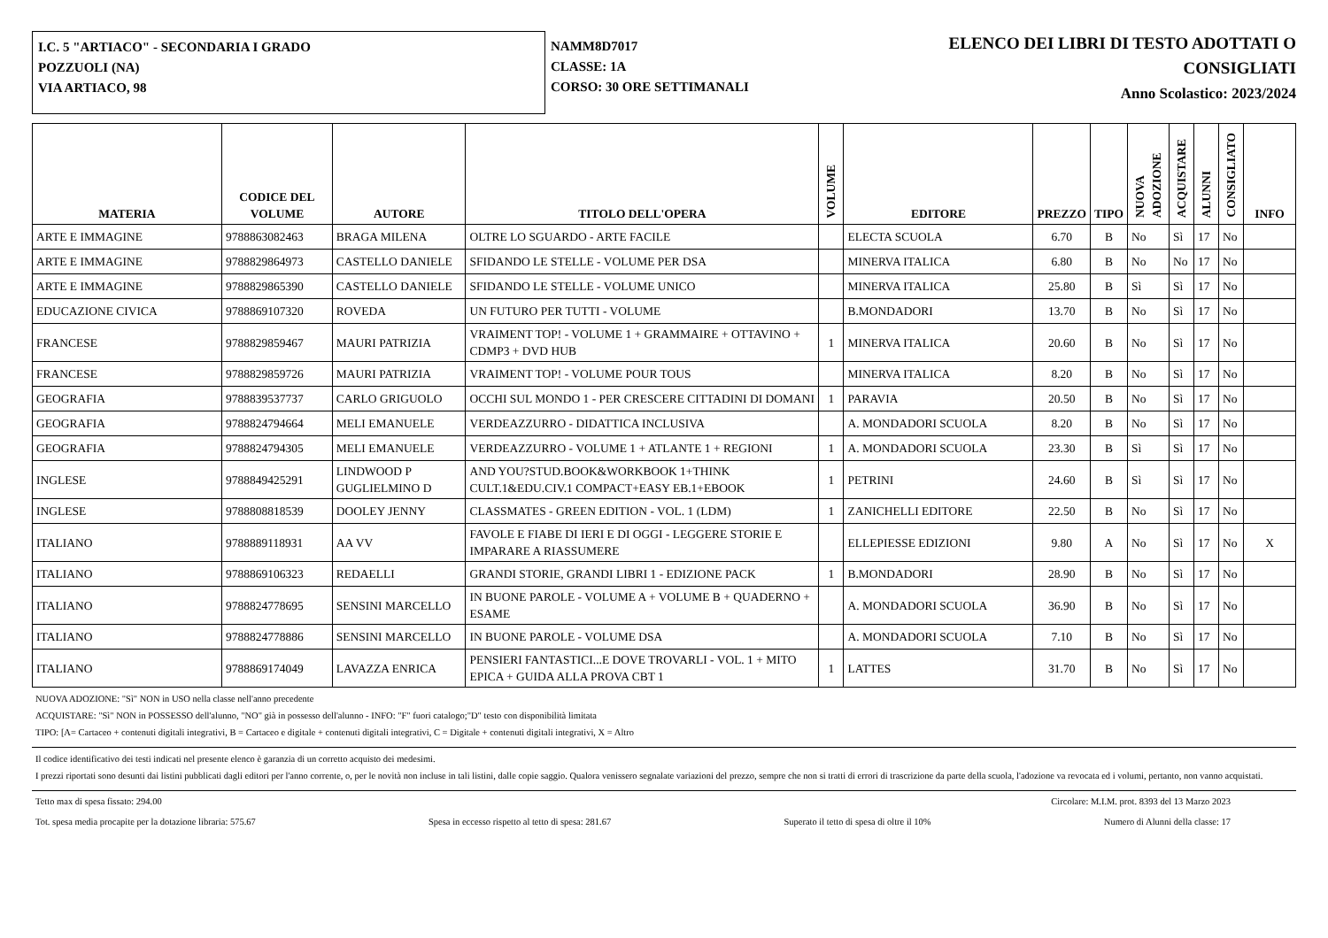I.C. 5 "ARTIACO" - SECONDARIA I GRADO
POZZUOLI (NA)
VIA ARTIACO, 98
NAMM8D7017
CLASSE: 1A
CORSO: 30 ORE SETTIMANALI
ELENCO DEI LIBRI DI TESTO ADOTTATI O
CONSIGLIATI
Anno Scolastico: 2023/2024
| MATERIA | CODICE DEL VOLUME | AUTORE | TITOLO DELL'OPERA | VOLUME | EDITORE | PREZZO | TIPO | NUOVA ADOZIONE | ACQUISTARE | ALUNNI | CONSIGLIATO | INFO |
| --- | --- | --- | --- | --- | --- | --- | --- | --- | --- | --- | --- | --- |
| ARTE E IMMAGINE | 9788863082463 | BRAGA MILENA | OLTRE LO SGUARDO - ARTE FACILE | | ELECTA SCUOLA | 6.70 | B | No | Sì | 17 | No | |
| ARTE E IMMAGINE | 9788829864973 | CASTELLO DANIELE | SFIDANDO LE STELLE - VOLUME PER DSA | | MINERVA ITALICA | 6.80 | B | No | No | 17 | No | |
| ARTE E IMMAGINE | 9788829865390 | CASTELLO DANIELE | SFIDANDO LE STELLE - VOLUME UNICO | | MINERVA ITALICA | 25.80 | B | Sì | Sì | 17 | No | |
| EDUCAZIONE CIVICA | 9788869107320 | ROVEDA | UN FUTURO PER TUTTI - VOLUME | | B.MONDADORI | 13.70 | B | No | Sì | 17 | No | |
| FRANCESE | 9788829859467 | MAURI PATRIZIA | VRAIMENT TOP! - VOLUME 1 + GRAMMAIRE + OTTAVINO + CDMP3 + DVD HUB | 1 | MINERVA ITALICA | 20.60 | B | No | Sì | 17 | No | |
| FRANCESE | 9788829859726 | MAURI PATRIZIA | VRAIMENT TOP! - VOLUME POUR TOUS | | MINERVA ITALICA | 8.20 | B | No | Sì | 17 | No | |
| GEOGRAFIA | 9788839537737 | CARLO GRIGUOLO | OCCHI SUL MONDO 1 - PER CRESCERE CITTADINI DI DOMANI | 1 | PARAVIA | 20.50 | B | No | Sì | 17 | No | |
| GEOGRAFIA | 9788824794664 | MELI EMANUELE | VERDEAZZURRO - DIDATTICA INCLUSIVA | | A. MONDADORI SCUOLA | 8.20 | B | No | Sì | 17 | No | |
| GEOGRAFIA | 9788824794305 | MELI EMANUELE | VERDEAZZURRO - VOLUME 1 + ATLANTE 1 + REGIONI | 1 | A. MONDADORI SCUOLA | 23.30 | B | Sì | Sì | 17 | No | |
| INGLESE | 9788849425291 | LINDWOOD P GUGLIELMINO D | AND YOU?STUD.BOOK&WORKBOOK 1+THINK CULT.1&EDU.CIV.1 COMPACT+EASY EB.1+EBOOK | 1 | PETRINI | 24.60 | B | Sì | Sì | 17 | No | |
| INGLESE | 9788808818539 | DOOLEY JENNY | CLASSMATES - GREEN EDITION - VOL. 1 (LDM) | 1 | ZANICHELLI EDITORE | 22.50 | B | No | Sì | 17 | No | |
| ITALIANO | 9788889118931 | AA VV | FAVOLE E FIABE DI IERI E DI OGGI - LEGGERE STORIE E IMPARARE A RIASSUMERE | | ELLEPIESSE EDIZIONI | 9.80 | A | No | Sì | 17 | No | X |
| ITALIANO | 9788869106323 | REDAELLI | GRANDI STORIE, GRANDI LIBRI 1 - EDIZIONE PACK | 1 | B.MONDADORI | 28.90 | B | No | Sì | 17 | No | |
| ITALIANO | 9788824778695 | SENSINI MARCELLO | IN BUONE PAROLE - VOLUME A + VOLUME B + QUADERNO + ESAME | | A. MONDADORI SCUOLA | 36.90 | B | No | Sì | 17 | No | |
| ITALIANO | 9788824778886 | SENSINI MARCELLO | IN BUONE PAROLE - VOLUME DSA | | A. MONDADORI SCUOLA | 7.10 | B | No | Sì | 17 | No | |
| ITALIANO | 9788869174049 | LAVAZZA ENRICA | PENSIERI FANTASTICI...E DOVE TROVARLI - VOL. 1 + MITO EPICA + GUIDA ALLA PROVA CBT 1 | 1 | LATTES | 31.70 | B | No | Sì | 17 | No | |
NUOVA ADOZIONE: "Sì" NON in USO nella classe nell'anno precedente
ACQUISTARE: "Sì" NON in POSSESSO dell'alunno, "NO" già in possesso dell'alunno - INFO: "F" fuori catalogo;"D" testo con disponibilità limitata
TIPO: [A= Cartaceo + contenuti digitali integrativi, B = Cartaceo e digitale + contenuti digitali integrativi, C = Digitale + contenuti digitali integrativi, X = Altro
Il codice identificativo dei testi indicati nel presente elenco è garanzia di un corretto acquisto dei medesimi.
I prezzi riportati sono desunti dai listini pubblicati dagli editori per l'anno corrente, o, per le novità non incluse in tali listini, dalle copie saggio. Qualora venissero segnalate variazioni del prezzo, sempre che non si tratti di errori di trascrizione da parte della scuola, l'adozione va revocata ed i volumi, pertanto, non vanno acquistati.
Tetto max di spesa fissato: 294.00 Circolare: M.I.M. prot. 8393 del 13 Marzo 2023
Tot. spesa media procapite per la dotazione libraria: 575.67 Spesa in eccesso rispetto al tetto di spesa: 281.67 Superato il tetto di spesa di oltre il 10% Numero di Alunni della classe: 17